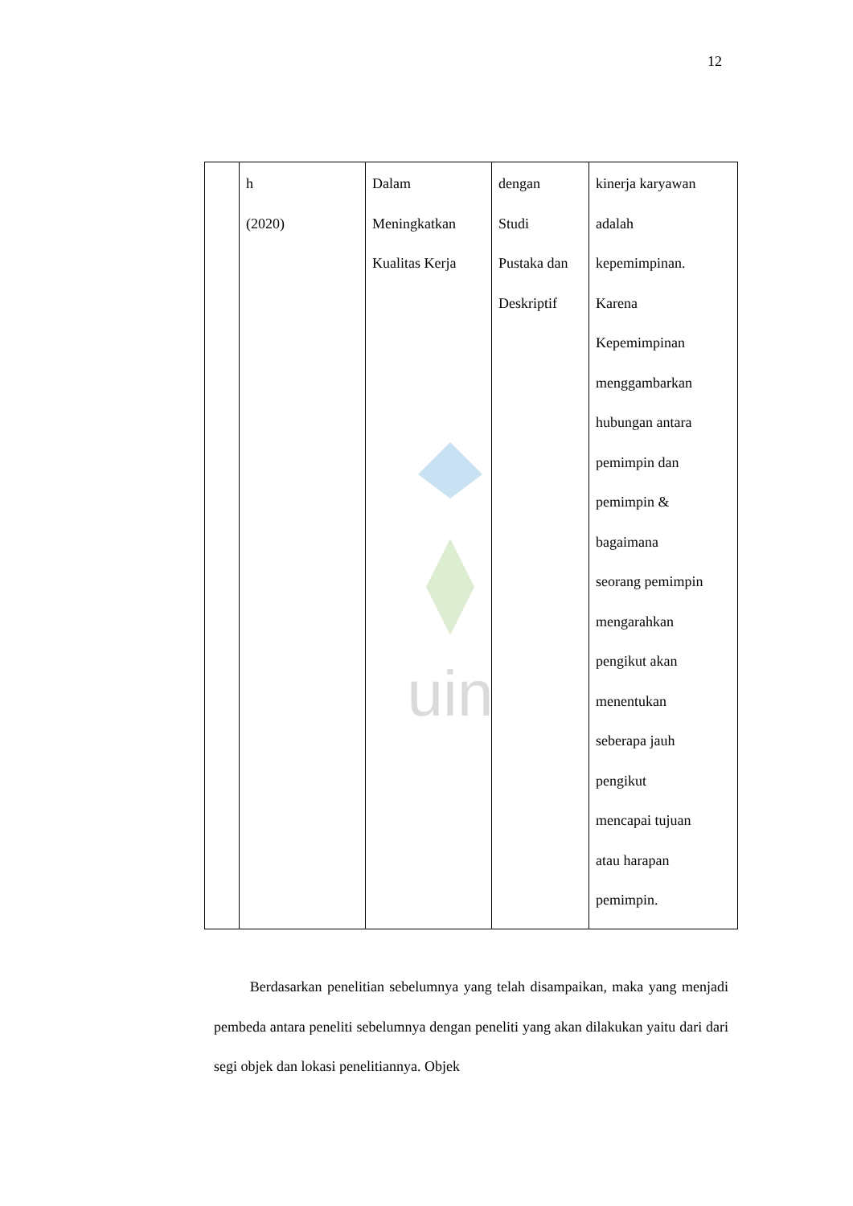12
uin
| | h (2020) | Dalam Meningkatkan Kualitas Kerja | dengan Studi Pustaka dan Deskriptif | kinerja karyawan adalah kepemimpinan. Karena Kepemimpinan menggambarkan hubungan antara pemimpin dan pemimpin & bagaimana seorang pemimpin mengarahkan pengikut akan menentukan seberapa jauh pengikut mencapai tujuan atau harapan pemimpin. |
Berdasarkan penelitian sebelumnya yang telah disampaikan, maka yang menjadi pembeda antara peneliti sebelumnya dengan peneliti yang akan dilakukan yaitu dari dari segi objek dan lokasi penelitiannya. Objek